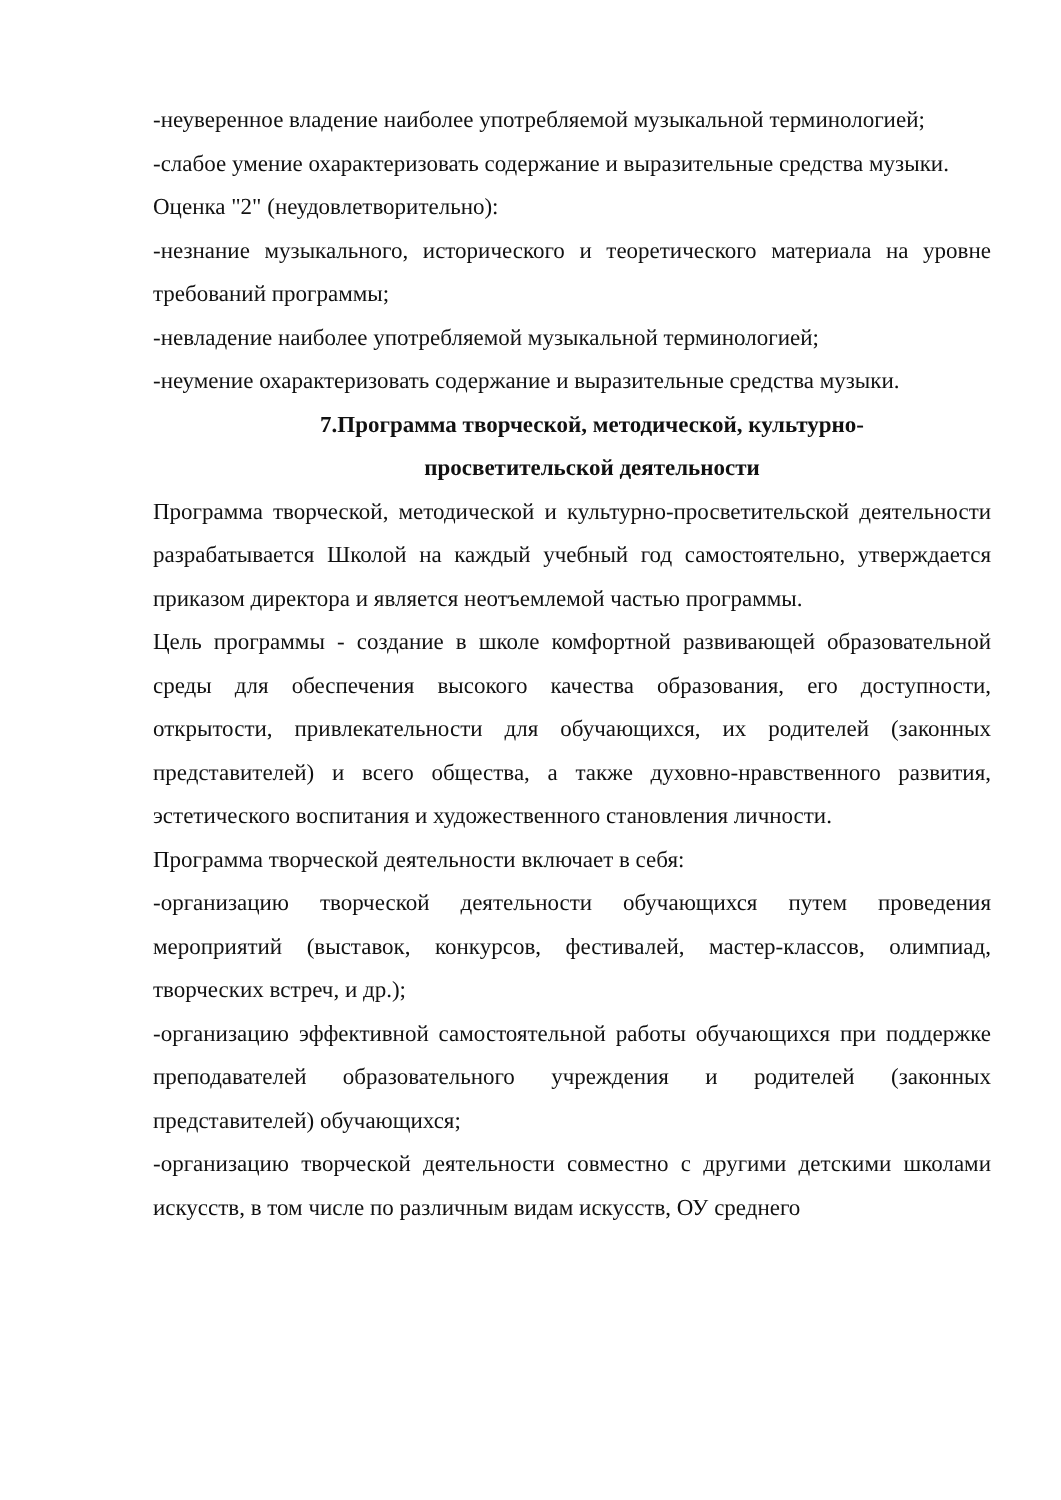-неуверенное владение наиболее употребляемой музыкальной терминологией;
-слабое умение охарактеризовать содержание и выразительные средства музыки.
Оценка "2" (неудовлетворительно):
-незнание музыкального, исторического и теоретического материала на уровне требований программы;
-невладение наиболее употребляемой музыкальной терминологией;
-неумение охарактеризовать содержание и выразительные средства музыки.
7.Программа творческой, методической, культурно-
просветительской деятельности
Программа творческой, методической и культурно-просветительской деятельности разрабатывается Школой на каждый учебный год самостоятельно, утверждается приказом директора и является неотъемлемой частью программы.
Цель программы - создание в школе комфортной развивающей образовательной среды для обеспечения высокого качества образования, его доступности, открытости, привлекательности для обучающихся, их родителей (законных представителей) и всего общества, а также духовно-нравственного развития, эстетического воспитания и художественного становления личности.
Программа творческой деятельности включает в себя:
-организацию творческой деятельности обучающихся путем проведения мероприятий (выставок, конкурсов, фестивалей, мастер-классов, олимпиад, творческих встреч, и др.);
-организацию эффективной самостоятельной работы обучающихся при поддержке преподавателей образовательного учреждения и родителей (законных представителей) обучающихся;
-организацию творческой деятельности совместно с другими детскими школами искусств, в том числе по различным видам искусств, ОУ среднего